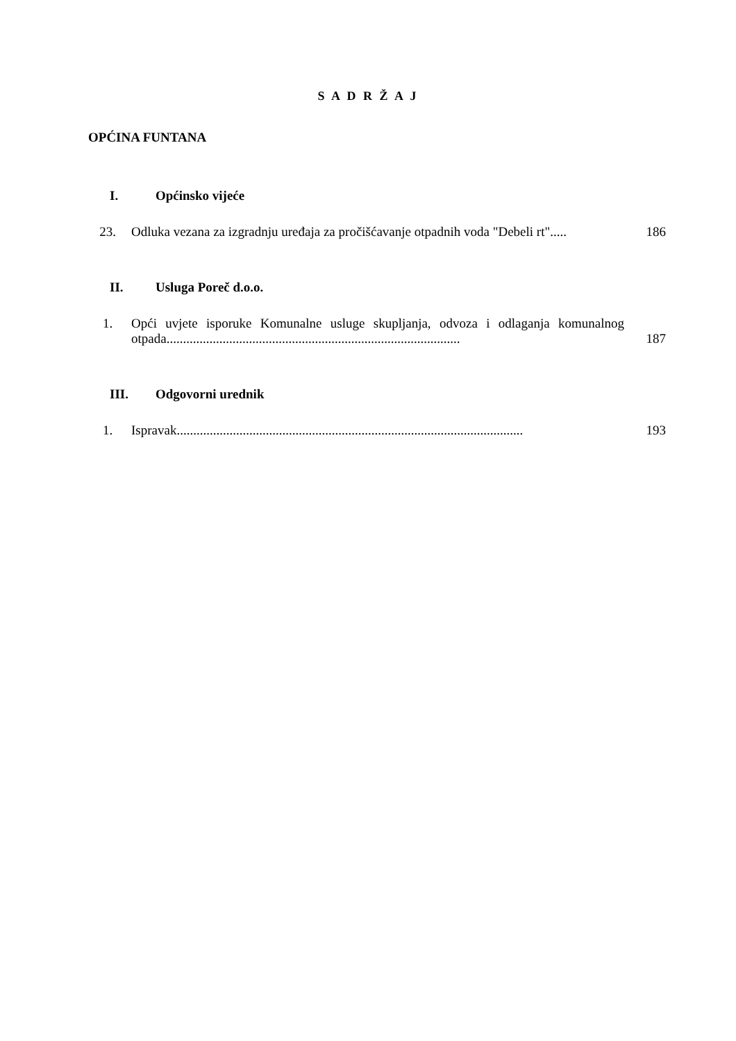S A D R Ž A J
OPĆINA FUNTANA
I. Općinsko vijeće
23. Odluka vezana za izgradnju uređaja za pročišćavanje otpadnih voda "Debeli rt"..... 186
II. Usluga Poreč d.o.o.
1. Opći uvjete isporuke Komunalne usluge skupljanja, odvoza i odlaganja komunalnog otpada......................................................................................... 187
III. Odgovorni urednik
1. Ispravak......................................................................................................... 193